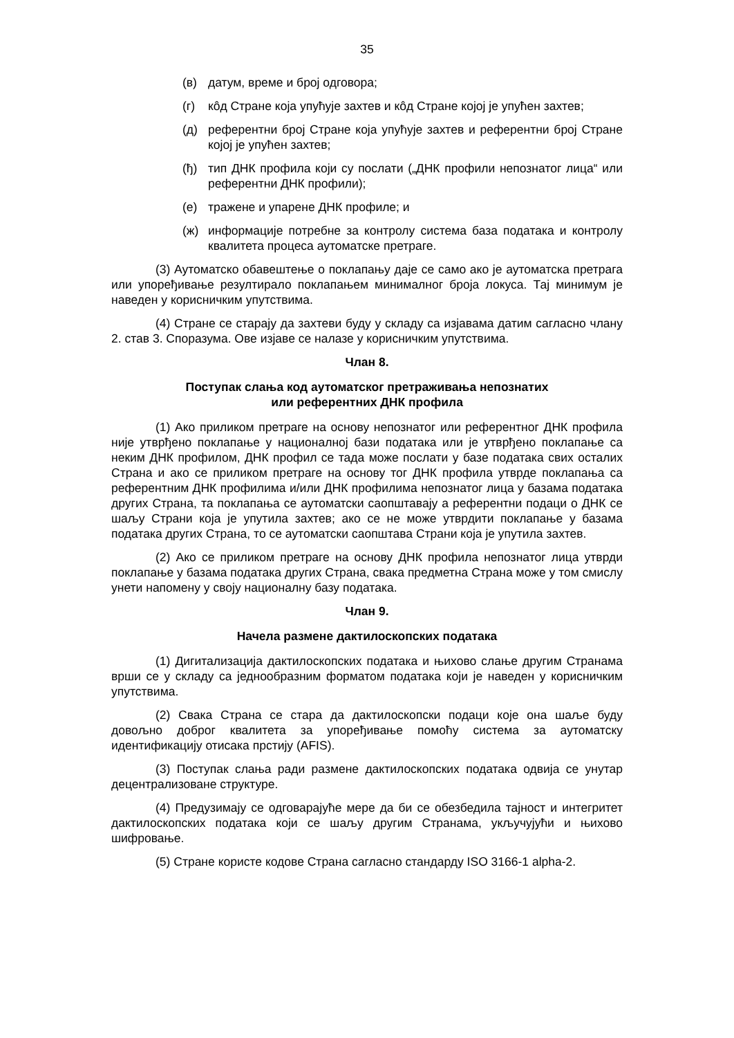35
(в) датум, време и број одговора;
(г) кôд Стране која упућује захтев и кôд Стране којој је упућен захтев;
(д) референтни број Стране која упућује захтев и референтни број Стране којој је упућен захтев;
(ђ) тип ДНК профила који су послати („ДНК профили непознатог лица“ или референтни ДНК профили);
(е) тражене и упарене ДНК профиле; и
(ж) информације потребне за контролу система база података и контролу квалитета процеса аутоматске претраге.
(3) Аутоматско обавештење о поклапању даје се само ако је аутоматска претрага или упоређивање резултирало поклапањем минималног броја локуса. Тај минимум је наведен у корисничким упутствима.
(4) Стране се старају да захтеви буду у складу са изјавама датим сагласно члану 2. став 3. Споразума. Ове изјаве се налазе у корисничким упутствима.
Члан 8.
Поступак слања код аутоматског претраживања непознатих
или референтних ДНК профила
(1) Ако приликом претраге на основу непознатог или референтног ДНК профила није утврђено поклапање у националној бази података или је утврђено поклапање са неким ДНК профилом, ДНК профил се тада може послати у базе података свих осталих Страна и ако се приликом претраге на основу тог ДНК профила утврде поклапања са референтним ДНК профилима и/или ДНК профилима непознатог лица у базама података других Страна, та поклапања се аутоматски саопштавају а референтни подаци о ДНК се шаљу Страни која је упутила захтев; ако се не може утврдити поклапање у базама података других Страна, то се аутоматски саопштава Страни која је упутила захтев.
(2) Ако се приликом претраге на основу ДНК профила непознатог лица утврди поклапање у базама података других Страна, свака предметна Страна може у том смислу унети напомену у своју националну базу података.
Члан 9.
Начела размене дактилоскопских података
(1) Дигитализација дактилоскопских података и њихово слање другим Странама врши се у складу са једнообразним форматом података који је наведен у корисничким упутствима.
(2) Свака Страна се стара да дактилоскопски подаци које она шаље буду довољно доброг квалитета за упоређивање помоћу система за аутоматску идентификацију отисака прстију (AFIS).
(3) Поступак слања ради размене дактилоскопских података одвија се унутар децентрализоване структуре.
(4) Предузимају се одговарајуће мере да би се обезбедила тајност и интегритет дактилоскопских података који се шаљу другим Странама, укључујући и њихово шифровање.
(5) Стране користе кодове Страна сагласно стандарду ISO 3166-1 alpha-2.